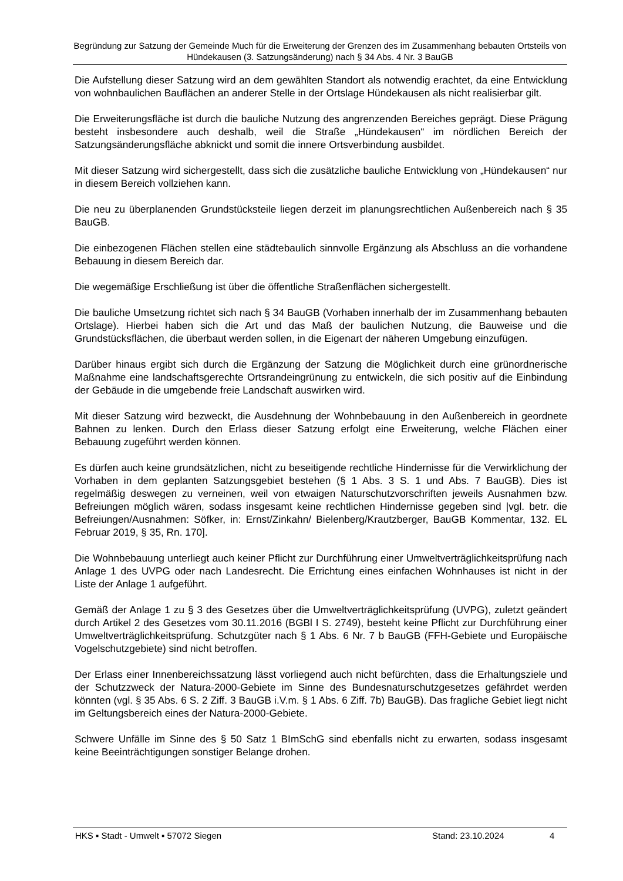Begründung zur Satzung der Gemeinde Much für die Erweiterung der Grenzen des im Zusammenhang bebauten Ortsteils von Hündekausen (3. Satzungsänderung) nach § 34 Abs. 4 Nr. 3 BauGB
Die Aufstellung dieser Satzung wird an dem gewählten Standort als notwendig erachtet, da eine Entwicklung von wohnbaulichen Bauflächen an anderer Stelle in der Ortslage Hündekausen als nicht realisierbar gilt.
Die Erweiterungsfläche ist durch die bauliche Nutzung des angrenzenden Bereiches geprägt. Diese Prägung besteht insbesondere auch deshalb, weil die Straße „Hündekausen“ im nördlichen Bereich der Satzungsänderungsfläche abknickt und somit die innere Ortsverbindung ausbildet.
Mit dieser Satzung wird sichergestellt, dass sich die zusätzliche bauliche Entwicklung von „Hündekausen“ nur in diesem Bereich vollziehen kann.
Die neu zu überplanenden Grundstücksteile liegen derzeit im planungsrechtlichen Außenbereich nach § 35 BauGB.
Die einbezogenen Flächen stellen eine städtebaulich sinnvolle Ergänzung als Abschluss an die vorhandene Bebauung in diesem Bereich dar.
Die wegemäßige Erschließung ist über die öffentliche Straßenflächen sichergestellt.
Die bauliche Umsetzung richtet sich nach § 34 BauGB (Vorhaben innerhalb der im Zusammenhang bebauten Ortslage). Hierbei haben sich die Art und das Maß der baulichen Nutzung, die Bauweise und die Grundstücksflächen, die überbaut werden sollen, in die Eigenart der näheren Umgebung einzufügen.
Darüber hinaus ergibt sich durch die Ergänzung der Satzung die Möglichkeit durch eine grünordnerische Maßnahme eine landschaftsgerechte Ortsrandeingrünung zu entwickeln, die sich positiv auf die Einbindung der Gebäude in die umgebende freie Landschaft auswirken wird.
Mit dieser Satzung wird bezweckt, die Ausdehnung der Wohnbebauung in den Außenbereich in geordnete Bahnen zu lenken. Durch den Erlass dieser Satzung erfolgt eine Erweiterung, welche Flächen einer Bebauung zugeführt werden können.
Es dürfen auch keine grundsätzlichen, nicht zu beseitigende rechtliche Hindernisse für die Verwirklichung der Vorhaben in dem geplanten Satzungsgebiet bestehen (§ 1 Abs. 3 S. 1 und Abs. 7 BauGB). Dies ist regelmäßig deswegen zu verneinen, weil von etwaigen Naturschutzvorschriften jeweils Ausnahmen bzw. Befreiungen möglich wären, sodass insgesamt keine rechtlichen Hindernisse gegeben sind |vgl. betr. die Befreiungen/Ausnahmen: Söfker, in: Ernst/Zinkahn/ Bielenberg/Krautzberger, BauGB Kommentar, 132. EL Februar 2019, § 35, Rn. 170].
Die Wohnbebauung unterliegt auch keiner Pflicht zur Durchführung einer Umweltverträglichkeitsprüfung nach Anlage 1 des UVPG oder nach Landesrecht. Die Errichtung eines einfachen Wohnhauses ist nicht in der Liste der Anlage 1 aufgeführt.
Gemäß der Anlage 1 zu § 3 des Gesetzes über die Umweltverträglichkeitsprüfung (UVPG), zuletzt geändert durch Artikel 2 des Gesetzes vom 30.11.2016 (BGBl I S. 2749), besteht keine Pflicht zur Durchführung einer Umweltverträglichkeitsprüfung. Schutzgüter nach § 1 Abs. 6 Nr. 7 b BauGB (FFH-Gebiete und Europäische Vogelschutzgebiete) sind nicht betroffen.
Der Erlass einer Innenbereichssatzung lässt vorliegend auch nicht befürchten, dass die Erhaltungsziele und der Schutzzweck der Natura-2000-Gebiete im Sinne des Bundesnaturschutzgesetzes gefährdet werden könnten (vgl. § 35 Abs. 6 S. 2 Ziff. 3 BauGB i.V.m. § 1 Abs. 6 Ziff. 7b) BauGB). Das fragliche Gebiet liegt nicht im Geltungsbereich eines der Natura-2000-Gebiete.
Schwere Unfälle im Sinne des § 50 Satz 1 BImSchG sind ebenfalls nicht zu erwarten, sodass insgesamt keine Beeinträchtigungen sonstiger Belange drohen.
HKS ▪ Stadt - Umwelt ▪ 57072 Siegen Stand: 23.10.2024 4